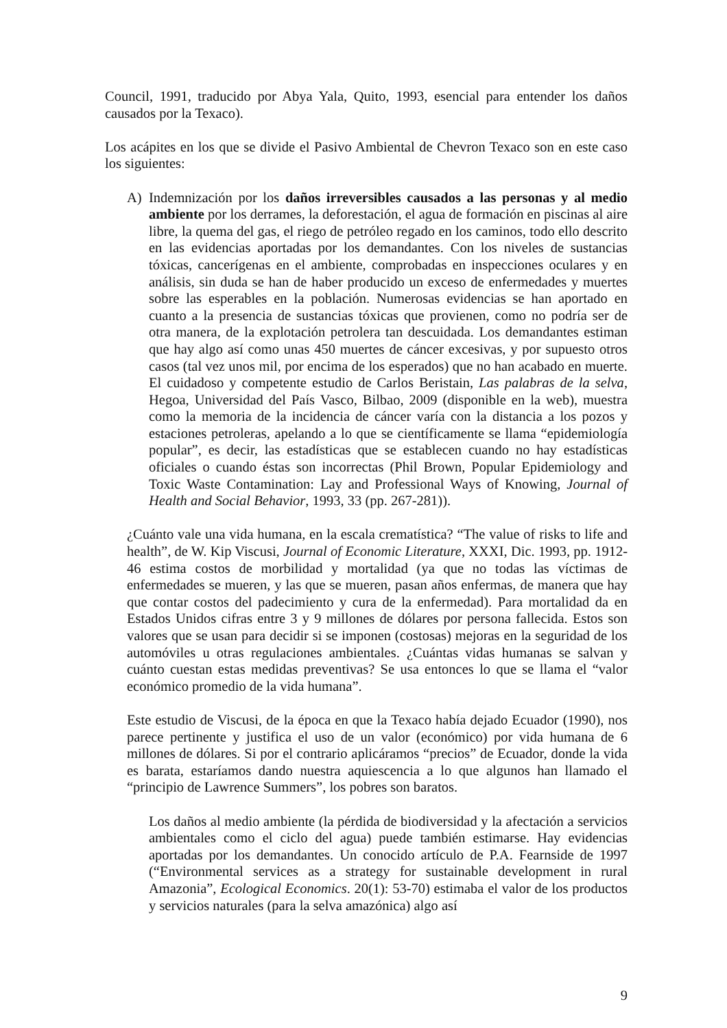Council, 1991, traducido por Abya Yala, Quito, 1993, esencial para entender los daños causados por la Texaco).
Los acápites en los que se divide el Pasivo Ambiental de Chevron Texaco son en este caso los siguientes:
A) Indemnización por los daños irreversibles causados a las personas y al medio ambiente por los derrames, la deforestación, el agua de formación en piscinas al aire libre, la quema del gas, el riego de petróleo regado en los caminos, todo ello descrito en las evidencias aportadas por los demandantes. Con los niveles de sustancias tóxicas, cancerígenas en el ambiente, comprobadas en inspecciones oculares y en análisis, sin duda se han de haber producido un exceso de enfermedades y muertes sobre las esperables en la población. Numerosas evidencias se han aportado en cuanto a la presencia de sustancias tóxicas que provienen, como no podría ser de otra manera, de la explotación petrolera tan descuidada. Los demandantes estiman que hay algo así como unas 450 muertes de cáncer excesivas, y por supuesto otros casos (tal vez unos mil, por encima de los esperados) que no han acabado en muerte. El cuidadoso y competente estudio de Carlos Beristain, Las palabras de la selva, Hegoa, Universidad del País Vasco, Bilbao, 2009 (disponible en la web), muestra como la memoria de la incidencia de cáncer varía con la distancia a los pozos y estaciones petroleras, apelando a lo que se científicamente se llama “epidemiología popular”, es decir, las estadísticas que se establecen cuando no hay estadísticas oficiales o cuando éstas son incorrectas (Phil Brown, Popular Epidemiology and Toxic Waste Contamination: Lay and Professional Ways of Knowing, Journal of Health and Social Behavior, 1993, 33 (pp. 267-281)).
¿Cuánto vale una vida humana, en la escala crematística? “The value of risks to life and health”, de W. Kip Viscusi, Journal of Economic Literature, XXXI, Dic. 1993, pp. 1912-46 estima costos de morbilidad y mortalidad (ya que no todas las víctimas de enfermedades se mueren, y las que se mueren, pasan años enfermas, de manera que hay que contar costos del padecimiento y cura de la enfermedad). Para mortalidad da en Estados Unidos cifras entre 3 y 9 millones de dólares por persona fallecida. Estos son valores que se usan para decidir si se imponen (costosas) mejoras en la seguridad de los automóviles u otras regulaciones ambientales. ¿Cuántas vidas humanas se salvan y cuánto cuestan estas medidas preventivas? Se usa entonces lo que se llama el “valor económico promedio de la vida humana”.
Este estudio de Viscusi, de la época en que la Texaco había dejado Ecuador (1990), nos parece pertinente y justifica el uso de un valor (económico) por vida humana de 6 millones de dólares. Si por el contrario aplicáramos “precios” de Ecuador, donde la vida es barata, estaríamos dando nuestra aquiescencia a lo que algunos han llamado el “principio de Lawrence Summers”, los pobres son baratos.
Los daños al medio ambiente (la pérdida de biodiversidad y la afectación a servicios ambientales como el ciclo del agua) puede también estimarse. Hay evidencias aportadas por los demandantes. Un conocido artículo de P.A. Fearnside de 1997 (“Environmental services as a strategy for sustainable development in rural Amazonia”, Ecological Economics. 20(1): 53-70) estimaba el valor de los productos y servicios naturales (para la selva amazónica) algo así
9